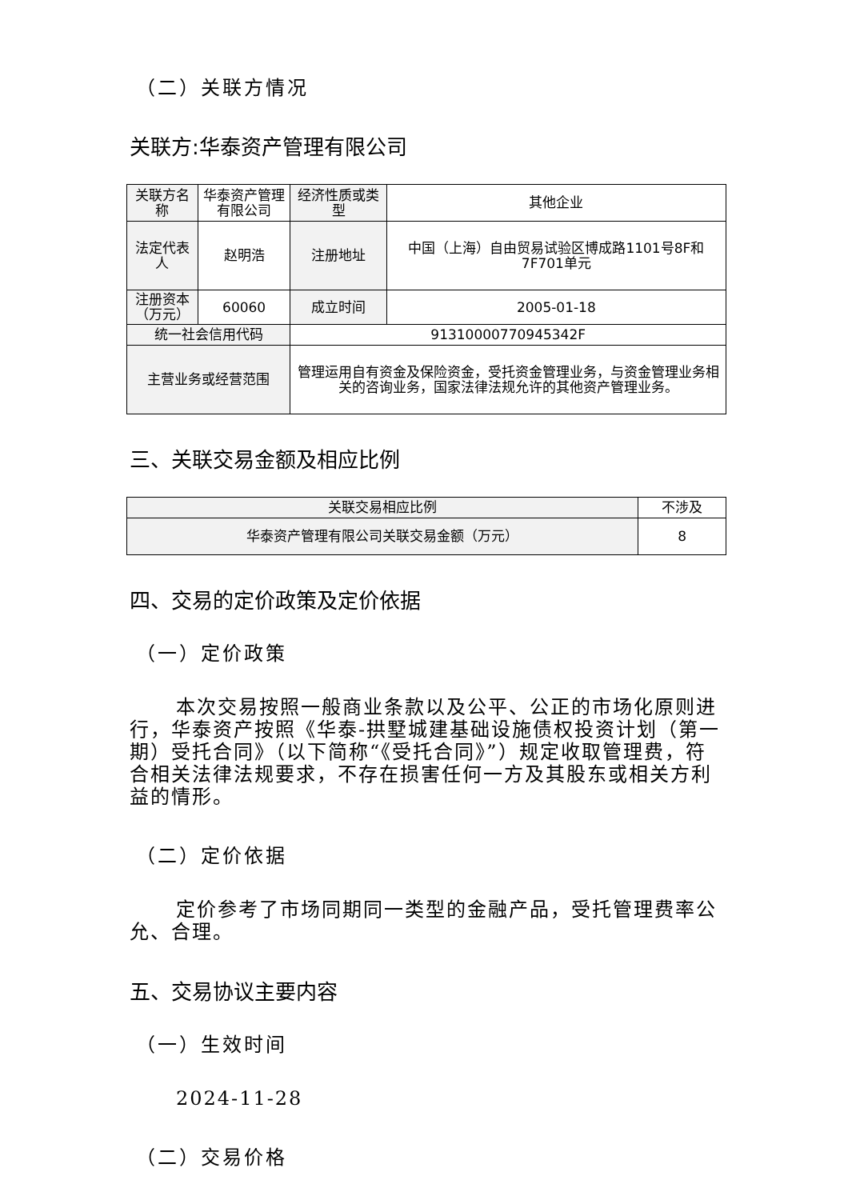（二）关联方情况
关联方:华泰资产管理有限公司
| 关联方名称 | 华泰资产管理有限公司 | 经济性质或类型 | 其他企业 |
| 法定代表人 | 赵明浩 | 注册地址 | 中国（上海）自由贸易试验区博成路1101号8F和7F701单元 |
| 注册资本（万元） | 60060 | 成立时间 | 2005-01-18 |
| 统一社会信用代码 | | 91310000770945342F | |
| 主营业务或经营范围 | | 管理运用自有资金及保险资金，受托资金管理业务，与资金管理业务相关的咨询业务，国家法律法规允许的其他资产管理业务。 | |
三、关联交易金额及相应比例
| 关联交易相应比例 | 不涉及 |
| 华泰资产管理有限公司关联交易金额（万元） | 8 |
四、交易的定价政策及定价依据
（一）定价政策
本次交易按照一般商业条款以及公平、公正的市场化原则进行，华泰资产按照《华泰-拱墅城建基础设施债权投资计划（第一期）受托合同》（以下简称“《受托合同》”）规定收取管理费，符合相关法律法规要求，不存在损害任何一方及其股东或相关方利益的情形。
（二）定价依据
定价参考了市场同期同一类型的金融产品，受托管理费率公允、合理。
五、交易协议主要内容
（一）生效时间
2024-11-28
（二）交易价格